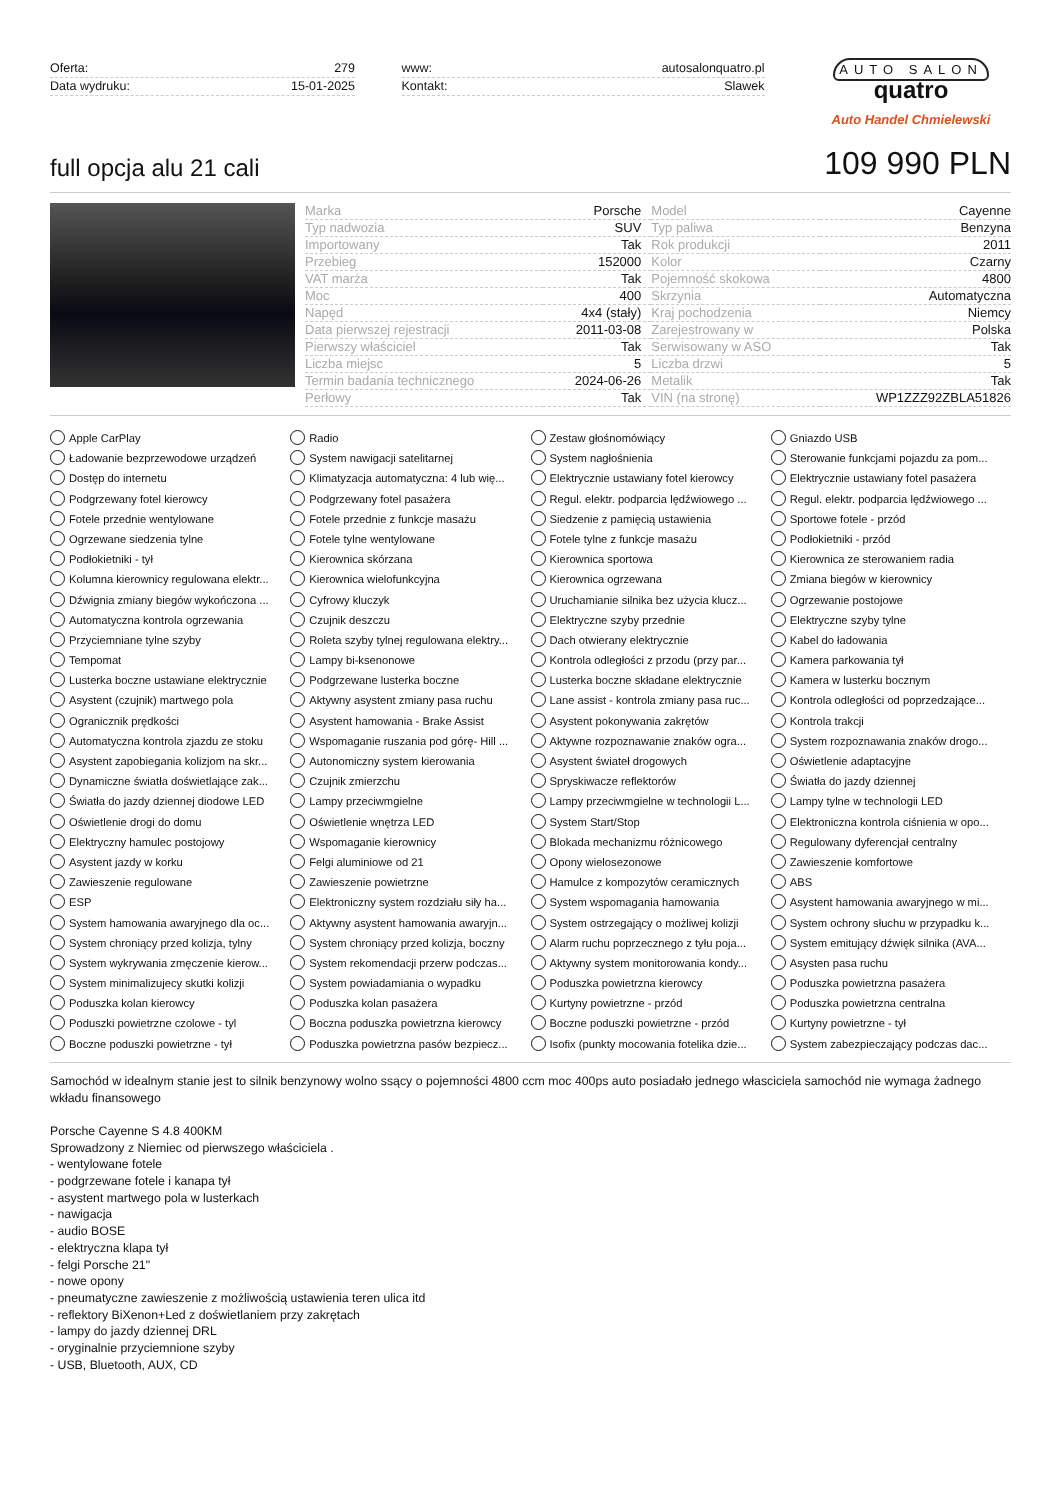Oferta: 279
Data wydruku: 15-01-2025
www: autosalonquatro.pl
Kontakt: Slawek
AUTO SALON
quatro
Auto Handel Chmielewski
full opcja alu 21 cali
109 990 PLN
| Marka | Porsche | Model | Cayenne |
| Typ nadwozia | SUV | Typ paliwa | Benzyna |
| Importowany | Tak | Rok produkcji | 2011 |
| Przebieg | 152000 | Kolor | Czarny |
| VAT marża | Tak | Pojemność skokowa | 4800 |
| Moc | 400 | Skrzynia | Automatyczna |
| Napęd | 4x4 (stały) | Kraj pochodzenia | Niemcy |
| Data pierwszej rejestracji | 2011-03-08 | Zarejestrowany w | Polska |
| Pierwszy właściciel | Tak | Serwisowany w ASO | Tak |
| Liczba miejsc | 5 | Liczba drzwi | 5 |
| Termin badania technicznego | 2024-06-26 | Metalik | Tak |
| Perłowy | Tak | VIN (na stronę) | WP1ZZZ92ZBLA51826 |
Apple CarPlay
Radio
Zestaw głośnomówiący
Gniazdo USB
Ładowanie bezprzewodowe urządzeń
System nawigacji satelitarnej
System nagłośnienia
Sterowanie funkcjami pojazdu za pom...
Dostęp do internetu
Klimatyzacja automatyczna: 4 lub wię...
Elektrycznie ustawiany fotel kierowcy
Elektrycznie ustawiany fotel pasażera
Podgrzewany fotel kierowcy
Podgrzewany fotel pasażera
Regul. elektr. podparcia lędźwiowego ...
Regul. elektr. podparcia lędźwiowego ...
Fotele przednie wentylowane
Fotele przednie z funkcje masażu
Siedzenie z pamięcią ustawienia
Sportowe fotele - przód
Ogrzewane siedzenia tylne
Fotele tylne wentylowane
Fotele tylne z funkcje masażu
Podłokietniki - przód
Podłokietniki - tył
Kierownica skórzana
Kierownica sportowa
Kierownica ze sterowaniem radia
Kolumna kierownicy regulowana elektr...
Kierownica wielofunkcyjna
Kierownica ogrzewana
Zmiana biegów w kierownicy
Dźwignia zmiany biegów wykończona ...
Cyfrowy kluczyk
Uruchamianie silnika bez użycia klucz...
Ogrzewanie postojowe
Automatyczna kontrola ogrzewania
Czujnik deszczu
Elektryczne szyby przednie
Elektryczne szyby tylne
Przyciemniane tylne szyby
Roleta szyby tylnej regulowana elektry...
Dach otwierany elektrycznie
Kabel do ładowania
Tempomat
Lampy bi-ksenonowe
Kontrola odległości z przodu (przy par...
Kamera parkowania tył
Lusterka boczne ustawiane elektrycznie
Podgrzewane lusterka boczne
Lusterka boczne składane elektrycznie
Kamera w lusterku bocznym
Asystent (czujnik) martwego pola
Aktywny asystent zmiany pasa ruchu
Lane assist - kontrola zmiany pasa ruc...
Kontrola odległości od poprzedzające...
Ogranicznik prędkości
Asystent hamowania - Brake Assist
Asystent pokonywania zakrętów
Kontrola trakcji
Automatyczna kontrola zjazdu ze stoku
Wspomaganie ruszania pod górę- Hill ...
Aktywne rozpoznawanie znaków ogra...
System rozpoznawania znaków drogo...
Asystent zapobiegania kolizjom na skr...
Autonomiczny system kierowania
Asystent świateł drogowych
Oświetlenie adaptacyjne
Dynamiczne światła doświetlające zak...
Czujnik zmierzchu
Spryskiwacze reflektorów
Światła do jazdy dziennej
Światła do jazdy dziennej diodowe LED
Lampy przeciwmgielne
Lampy przeciwmgielne w technologii L...
Lampy tylne w technologii LED
Oświetlenie drogi do domu
Oświetlenie wnętrza LED
System Start/Stop
Elektroniczna kontrola ciśnienia w opo...
Elektryczny hamulec postojowy
Wspomaganie kierownicy
Blokada mechanizmu różnicowego
Regulowany dyferencjał centralny
Asystent jazdy w korku
Felgi aluminiowe od 21
Opony wielosezonowe
Zawieszenie komfortowe
Zawieszenie regulowane
Zawieszenie powietrzne
Hamulce z kompozytów ceramicznych
ABS
ESP
Elektroniczny system rozdziału siły ha...
System wspomagania hamowania
Asystent hamowania awaryjnego w mi...
System hamowania awaryjnego dla oc...
Aktywny asystent hamowania awaryjn...
System ostrzegający o możliwej kolizji
System ochrony słuchu w przypadku k...
System chroniący przed kolizja, tylny
System chroniący przed kolizja, boczny
Alarm ruchu poprzecznego z tyłu poja...
System emitujący dźwięk silnika (AVA...
System wykrywania zmęczenie kierow...
System rekomendacji przerw podczas...
Aktywny system monitorowania kondy...
Asysten pasa ruchu
System minimalizujecy skutki kolizji
System powiadamiania o wypadku
Poduszka powietrzna kierowcy
Poduszka powietrzna pasażera
Poduszka kolan kierowcy
Poduszka kolan pasażera
Kurtyny powietrzne - przód
Poduszka powietrzna centralna
Poduszki powietrzne czolowe - tyl
Boczna poduszka powietrzna kierowcy
Boczne poduszki powietrzne - przód
Kurtyny powietrzne - tył
Boczne poduszki powietrzne - tył
Poduszka powietrzna pasów bezpiecz...
Isofix (punkty mocowania fotelika dzie...
System zabezpieczający podczas dac...
Samochód w idealnym stanie jest to silnik benzynowy wolno ssący o pojemności 4800 ccm moc 400ps auto posiadało jednego własciciela samochód nie wymaga żadnego wkładu finansowego
Porsche Cayenne S 4.8 400KM
Sprowadzony z Niemiec od pierwszego właściciela .
- wentylowane fotele
- podgrzewane fotele i kanapa tył
- asystent martwego pola w lusterkach
- nawigacja
- audio BOSE
- elektryczna klapa tył
- felgi Porsche 21"
- nowe opony
- pneumatyczne zawieszenie z możliwością ustawienia teren ulica itd
- reflektory BiXenon+Led z doświetlaniem przy zakrętach
- lampy do jazdy dziennej DRL
- oryginalnie przyciemnione szyby
- USB, Bluetooth, AUX, CD